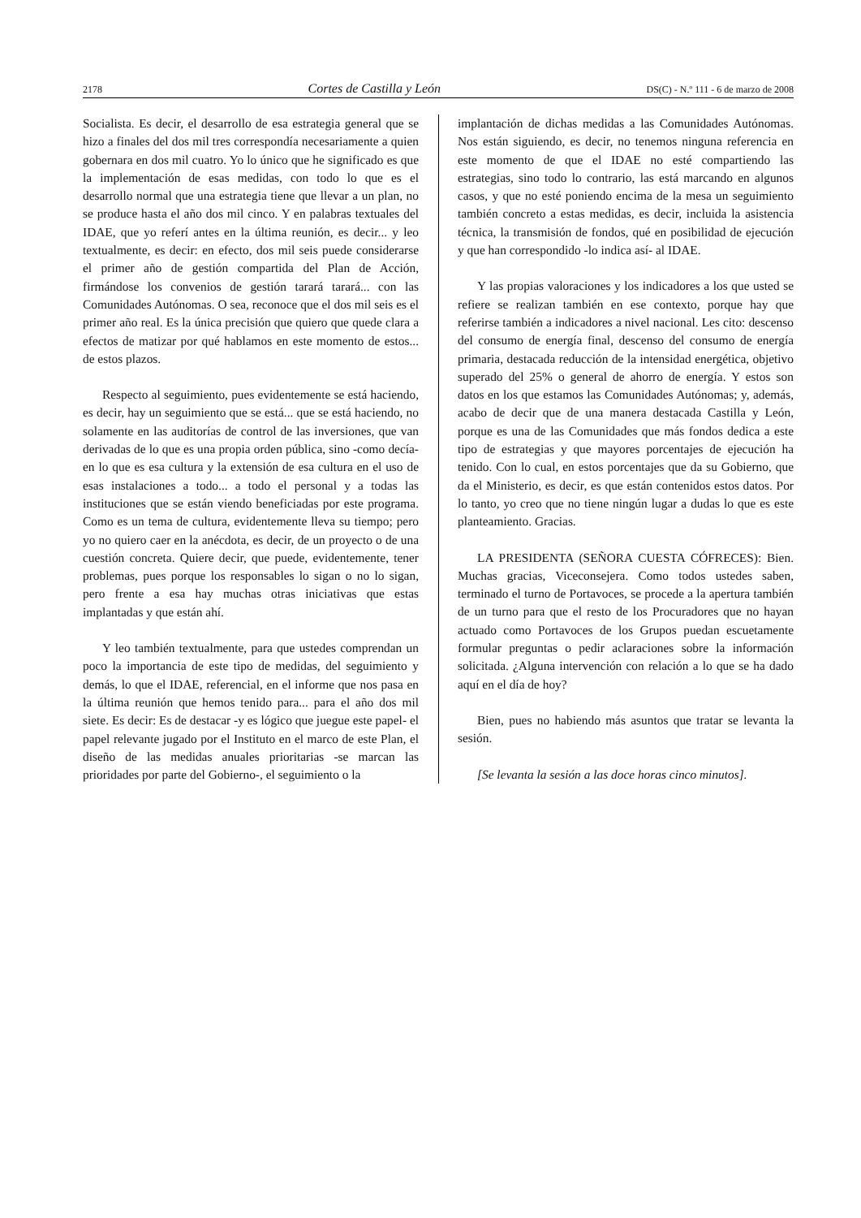2178 Cortes de Castilla y León DS(C) - N.º 111 - 6 de marzo de 2008
Socialista. Es decir, el desarrollo de esa estrategia general que se hizo a finales del dos mil tres correspondía necesariamente a quien gobernara en dos mil cuatro. Yo lo único que he significado es que la implementación de esas medidas, con todo lo que es el desarrollo normal que una estrategia tiene que llevar a un plan, no se produce hasta el año dos mil cinco. Y en palabras textuales del IDAE, que yo referí antes en la última reunión, es decir... y leo textualmente, es decir: en efecto, dos mil seis puede considerarse el primer año de gestión compartida del Plan de Acción, firmándose los convenios de gestión tarará tarará... con las Comunidades Autónomas. O sea, reconoce que el dos mil seis es el primer año real. Es la única precisión que quiero que quede clara a efectos de matizar por qué hablamos en este momento de estos... de estos plazos.
Respecto al seguimiento, pues evidentemente se está haciendo, es decir, hay un seguimiento que se está... que se está haciendo, no solamente en las auditorías de control de las inversiones, que van derivadas de lo que es una propia orden pública, sino -como decía- en lo que es esa cultura y la extensión de esa cultura en el uso de esas instalaciones a todo... a todo el personal y a todas las instituciones que se están viendo beneficiadas por este programa. Como es un tema de cultura, evidentemente lleva su tiempo; pero yo no quiero caer en la anécdota, es decir, de un proyecto o de una cuestión concreta. Quiere decir, que puede, evidentemente, tener problemas, pues porque los responsables lo sigan o no lo sigan, pero frente a esa hay muchas otras iniciativas que estas implantadas y que están ahí.
Y leo también textualmente, para que ustedes comprendan un poco la importancia de este tipo de medidas, del seguimiento y demás, lo que el IDAE, referencial, en el informe que nos pasa en la última reunión que hemos tenido para... para el año dos mil siete. Es decir: Es de destacar -y es lógico que juegue este papel- el papel relevante jugado por el Instituto en el marco de este Plan, el diseño de las medidas anuales prioritarias -se marcan las prioridades por parte del Gobierno-, el seguimiento o la
implantación de dichas medidas a las Comunidades Autónomas. Nos están siguiendo, es decir, no tenemos ninguna referencia en este momento de que el IDAE no esté compartiendo las estrategias, sino todo lo contrario, las está marcando en algunos casos, y que no esté poniendo encima de la mesa un seguimiento también concreto a estas medidas, es decir, incluida la asistencia técnica, la transmisión de fondos, qué en posibilidad de ejecución y que han correspondido -lo indica así- al IDAE.
Y las propias valoraciones y los indicadores a los que usted se refiere se realizan también en ese contexto, porque hay que referirse también a indicadores a nivel nacional. Les cito: descenso del consumo de energía final, descenso del consumo de energía primaria, destacada reducción de la intensidad energética, objetivo superado del 25% o general de ahorro de energía. Y estos son datos en los que estamos las Comunidades Autónomas; y, además, acabo de decir que de una manera destacada Castilla y León, porque es una de las Comunidades que más fondos dedica a este tipo de estrategias y que mayores porcentajes de ejecución ha tenido. Con lo cual, en estos porcentajes que da su Gobierno, que da el Ministerio, es decir, es que están contenidos estos datos. Por lo tanto, yo creo que no tiene ningún lugar a dudas lo que es este planteamiento. Gracias.
LA PRESIDENTA (SEÑORA CUESTA CÓFRECES): Bien. Muchas gracias, Viceconsejera. Como todos ustedes saben, terminado el turno de Portavoces, se procede a la apertura también de un turno para que el resto de los Procuradores que no hayan actuado como Portavoces de los Grupos puedan escuetamente formular preguntas o pedir aclaraciones sobre la información solicitada. ¿Alguna intervención con relación a lo que se ha dado aquí en el día de hoy?
Bien, pues no habiendo más asuntos que tratar se levanta la sesión.
[Se levanta la sesión a las doce horas cinco minutos].